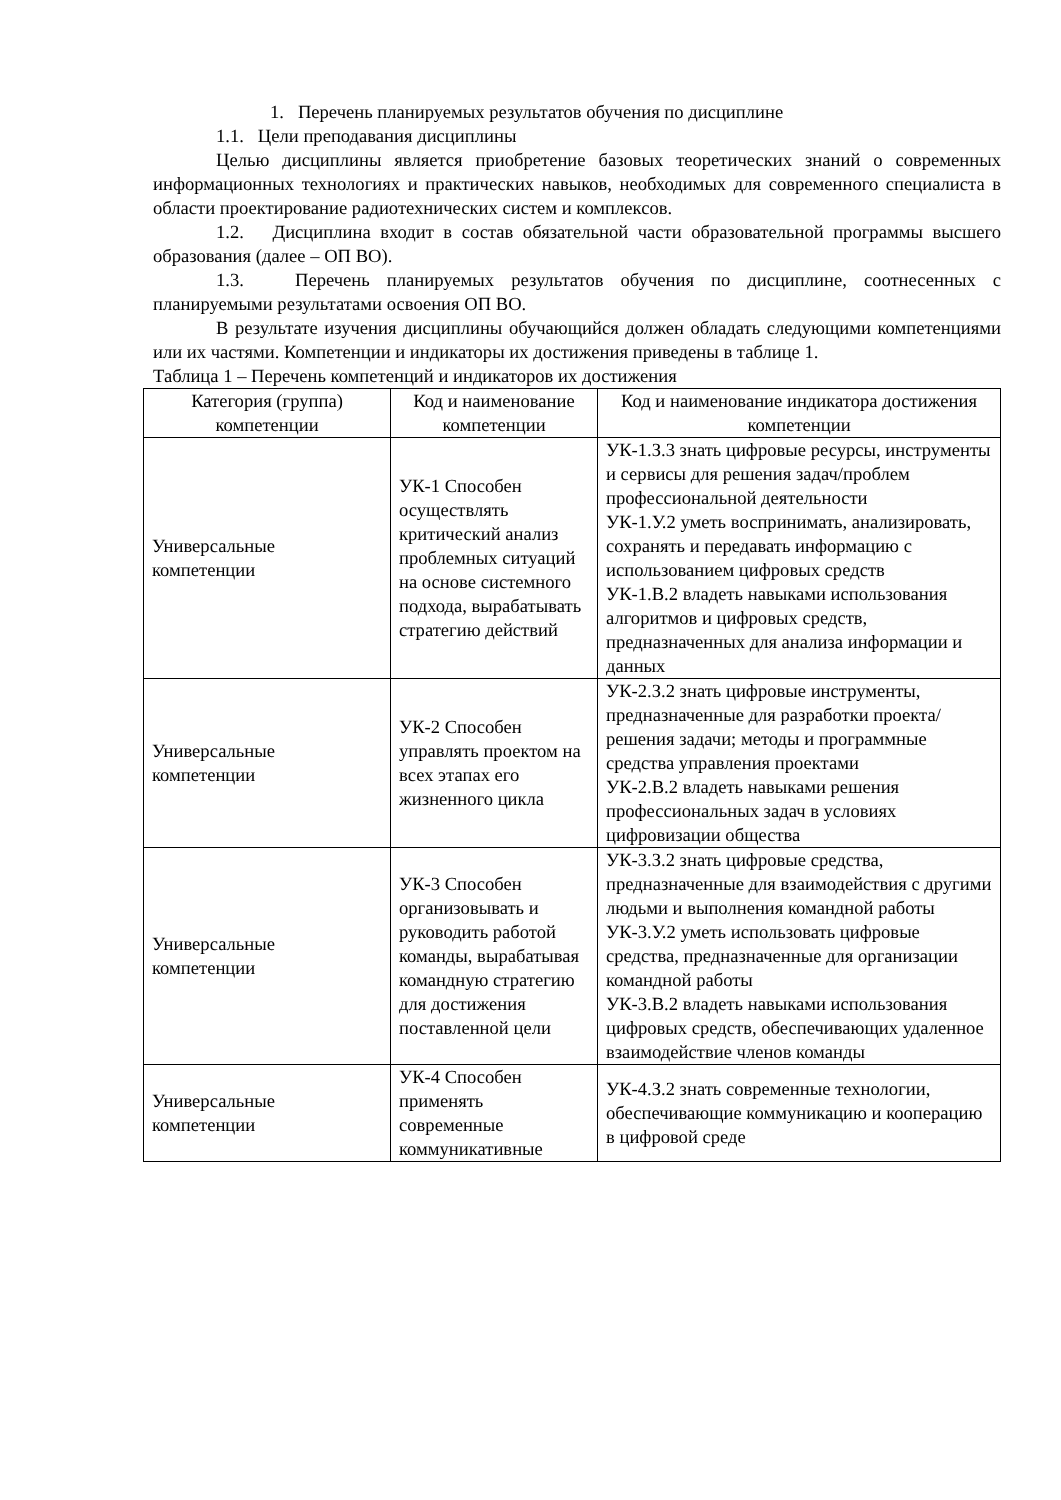1. Перечень планируемых результатов обучения по дисциплине
1.1. Цели преподавания дисциплины
Целью дисциплины является приобретение базовых теоретических знаний о современных информационных технологиях и практических навыков, необходимых для современного специалиста в области проектирование радиотехнических систем и комплексов.
1.2. Дисциплина входит в состав обязательной части образовательной программы высшего образования (далее – ОП ВО).
1.3. Перечень планируемых результатов обучения по дисциплине, соотнесенных с планируемыми результатами освоения ОП ВО.
В результате изучения дисциплины обучающийся должен обладать следующими компетенциями или их частями. Компетенции и индикаторы их достижения приведены в таблице 1.
Таблица 1 – Перечень компетенций и индикаторов их достижения
| Категория (группа) компетенции | Код и наименование компетенции | Код и наименование индикатора достижения компетенции |
| --- | --- | --- |
| Универсальные компетенции | УК-1 Способен осуществлять критический анализ проблемных ситуаций на основе системного подхода, вырабатывать стратегию действий | УК-1.З.3 знать цифровые ресурсы, инструменты и сервисы для решения задач/проблем профессиональной деятельности УК-1.У.2 уметь воспринимать, анализировать, сохранять и передавать информацию с использованием цифровых средств УК-1.В.2 владеть навыками использования алгоритмов и цифровых средств, предназначенных для анализа информации и данных |
| Универсальные компетенции | УК-2 Способен управлять проектом на всех этапах его жизненного цикла | УК-2.З.2 знать цифровые инструменты, предназначенные для разработки проекта/решения задачи; методы и программные средства управления проектами УК-2.В.2 владеть навыками решения профессиональных задач в условиях цифровизации общества |
| Универсальные компетенции | УК-3 Способен организовывать и руководить работой команды, вырабатывая командную стратегию для достижения поставленной цели | УК-3.З.2 знать цифровые средства, предназначенные для взаимодействия с другими людьми и выполнения командной работы УК-3.У.2 уметь использовать цифровые средства, предназначенные для организации командной работы УК-3.В.2 владеть навыками использования цифровых средств, обеспечивающих удаленное взаимодействие членов команды |
| Универсальные компетенции | УК-4 Способен применять современные коммуникативные | УК-4.З.2 знать современные технологии, обеспечивающие коммуникацию и кооперацию в цифровой среде |